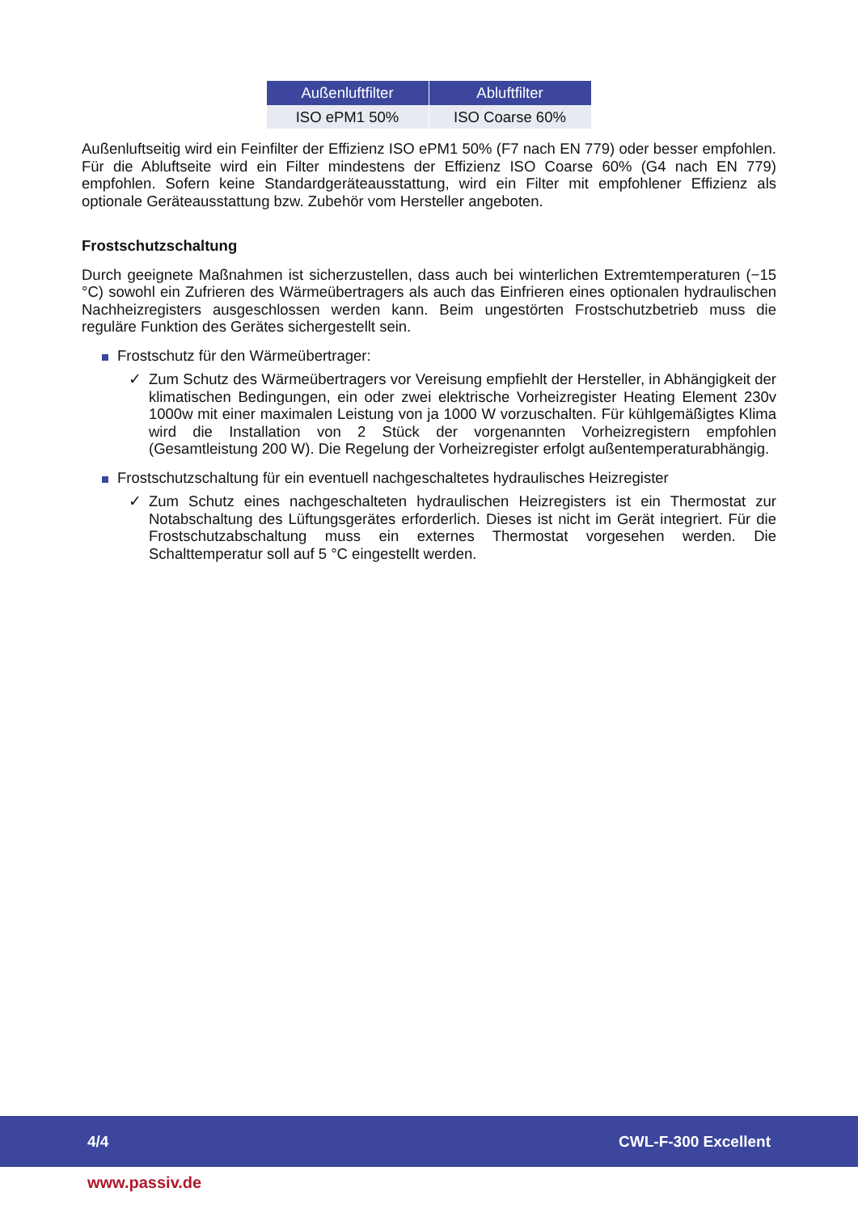| Außenluftfilter | Abluftfilter |
| --- | --- |
| ISO ePM1 50% | ISO Coarse 60% |
Außenluftseitig wird ein Feinfilter der Effizienz ISO ePM1 50% (F7 nach EN 779) oder besser empfohlen. Für die Abluftseite wird ein Filter mindestens der Effizienz ISO Coarse 60% (G4 nach EN 779) empfohlen. Sofern keine Standardgeräteausstattung, wird ein Filter mit empfohlener Effizienz als optionale Geräteausstattung bzw. Zubehör vom Hersteller angeboten.
Frostschutzschaltung
Durch geeignete Maßnahmen ist sicherzustellen, dass auch bei winterlichen Extremtemperaturen (−15 °C) sowohl ein Zufrieren des Wärmeübertragers als auch das Einfrieren eines optionalen hydraulischen Nachheizregisters ausgeschlossen werden kann. Beim ungestörten Frostschutzbetrieb muss die reguläre Funktion des Gerätes sichergestellt sein.
Frostschutz für den Wärmeübertrager:
✓ Zum Schutz des Wärmeübertragers vor Vereisung empfiehlt der Hersteller, in Abhängigkeit der klimatischen Bedingungen, ein oder zwei elektrische Vorheizregister Heating Element 230v 1000w mit einer maximalen Leistung von ja 1000 W vorzuschalten. Für kühlgemäßigtes Klima wird die Installation von 2 Stück der vorgenannten Vorheizregistern empfohlen (Gesamtleistung 200 W). Die Regelung der Vorheizregister erfolgt außentemperaturabhängig.
Frostschutzschaltung für ein eventuell nachgeschaltetes hydraulisches Heizregister
✓ Zum Schutz eines nachgeschalteten hydraulischen Heizregisters ist ein Thermostat zur Notabschaltung des Lüftungsgerätes erforderlich. Dieses ist nicht im Gerät integriert. Für die Frostschutzabschaltung muss ein externes Thermostat vorgesehen werden. Die Schalttemperatur soll auf 5 °C eingestellt werden.
4/4 CWL-F-300 Excellent
www.passiv.de